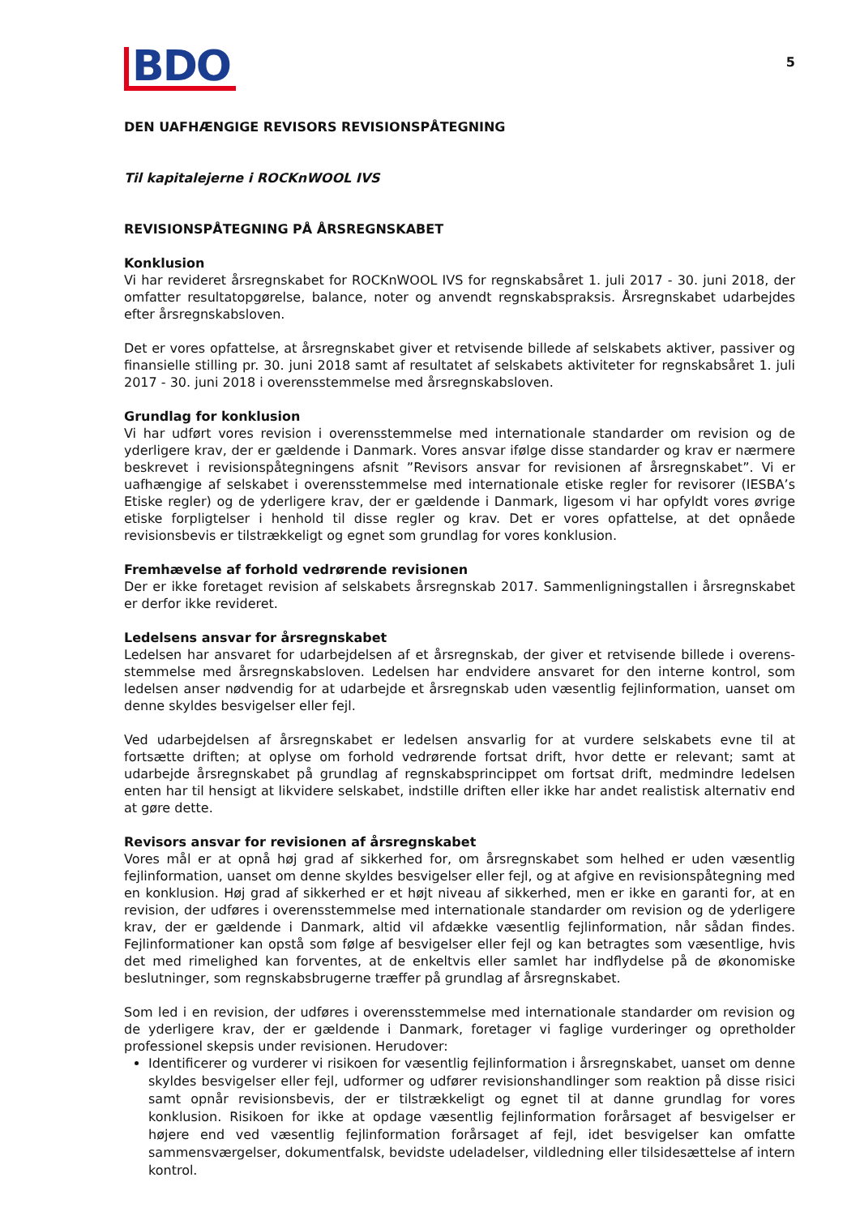BDO
5
DEN UAFHÆNGIGE REVISORS REVISIONSPÅTEGNING
Til kapitalejerne i ROCKnWOOL IVS
REVISIONSPÅTEGNING PÅ ÅRSREGNSKABET
Konklusion
Vi har revideret årsregnskabet for ROCKnWOOL IVS for regnskabsåret 1. juli 2017 - 30. juni 2018, der omfatter resultatopgørelse, balance, noter og anvendt regnskabspraksis. Årsregnskabet udarbejdes efter årsregnskabsloven.
Det er vores opfattelse, at årsregnskabet giver et retvisende billede af selskabets aktiver, passiver og finansielle stilling pr. 30. juni 2018 samt af resultatet af selskabets aktiviteter for regnskabsåret 1. juli 2017 - 30. juni 2018 i overensstemmelse med årsregnskabsloven.
Grundlag for konklusion
Vi har udført vores revision i overensstemmelse med internationale standarder om revision og de yderligere krav, der er gældende i Danmark. Vores ansvar ifølge disse standarder og krav er nærmere beskrevet i revisionspåtegningens afsnit ”Revisors ansvar for revisionen af årsregnskabet”. Vi er uafhængige af selskabet i overensstemmelse med internationale etiske regler for revisorer (IESBA’s Etiske regler) og de yderligere krav, der er gældende i Danmark, ligesom vi har opfyldt vores øvrige etiske forpligtelser i henhold til disse regler og krav. Det er vores opfattelse, at det opnåede revisionsbevis er tilstrækkeligt og egnet som grundlag for vores konklusion.
Fremhævelse af forhold vedrørende revisionen
Der er ikke foretaget revision af selskabets årsregnskab 2017. Sammenligningstallen i årsregnskabet er derfor ikke revideret.
Ledelsens ansvar for årsregnskabet
Ledelsen har ansvaret for udarbejdelsen af et årsregnskab, der giver et retvisende billede i overens-stemmelse med årsregnskabsloven. Ledelsen har endvidere ansvaret for den interne kontrol, som ledelsen anser nødvendig for at udarbejde et årsregnskab uden væsentlig fejlinformation, uanset om denne skyldes besvigelser eller fejl.
Ved udarbejdelsen af årsregnskabet er ledelsen ansvarlig for at vurdere selskabets evne til at fortsætte driften; at oplyse om forhold vedrørende fortsat drift, hvor dette er relevant; samt at udarbejde årsregnskabet på grundlag af regnskabsprincippet om fortsat drift, medmindre ledelsen enten har til hensigt at likvidere selskabet, indstille driften eller ikke har andet realistisk alternativ end at gøre dette.
Revisors ansvar for revisionen af årsregnskabet
Vores mål er at opnå høj grad af sikkerhed for, om årsregnskabet som helhed er uden væsentlig fejlinformation, uanset om denne skyldes besvigelser eller fejl, og at afgive en revisionspåtegning med en konklusion. Høj grad af sikkerhed er et højt niveau af sikkerhed, men er ikke en garanti for, at en revision, der udføres i overensstemmelse med internationale standarder om revision og de yderligere krav, der er gældende i Danmark, altid vil afdække væsentlig fejlinformation, når sådan findes. Fejlinformationer kan opstå som følge af besvigelser eller fejl og kan betragtes som væsentlige, hvis det med rimelighed kan forventes, at de enkeltvis eller samlet har indflydelse på de økonomiske beslutninger, som regnskabsbrugerne træffer på grundlag af årsregnskabet.
Som led i en revision, der udføres i overensstemmelse med internationale standarder om revision og de yderligere krav, der er gældende i Danmark, foretager vi faglige vurderinger og opretholder professionel skepsis under revisionen. Herudover:
Identificerer og vurderer vi risikoen for væsentlig fejlinformation i årsregnskabet, uanset om denne skyldes besvigelser eller fejl, udformer og udfører revisionshandlinger som reaktion på disse risici samt opnår revisionsbevis, der er tilstrækkeligt og egnet til at danne grundlag for vores konklusion. Risikoen for ikke at opdage væsentlig fejlinformation forårsaget af besvigelser er højere end ved væsentlig fejlinformation forårsaget af fejl, idet besvigelser kan omfatte sammensværgelser, dokumentfalsk, bevidste udeladelser, vildledning eller tilsidesættelse af intern kontrol.